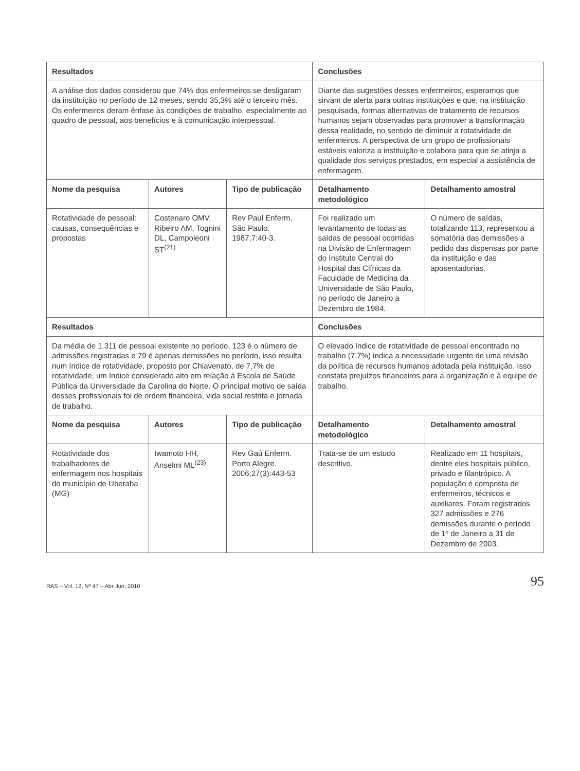| Resultados | | | Conclusões | |
| --- | --- | --- | --- | --- |
| A análise dos dados considerou que 74% dos enfermeiros se desligaram da instituição no período de 12 meses, sendo 35,3% até o terceiro mês. Os enfermeiros deram ênfase às condições de trabalho, especialmente ao quadro de pessoal, aos benefícios e à comunicação interpessoal. | | | Diante das sugestões desses enfermeiros, esperamos que sirvam de alerta para outras instituições e que, na instituição pesquisada, formas alternativas de tratamento de recursos humanos sejam observadas para promover a transformação dessa realidade, no sentido de diminuir a rotatividade de enfermeiros. A perspectiva de um grupo de profissionais estáveis valoriza a instituição e colabora para que se atinja a qualidade dos serviços prestados, em especial a assistência de enfermagem. | |
| Nome da pesquisa | Autores | Tipo de publicação | Detalhamento metodológico | Detalhamento amostral |
| Rotatividade de pessoal: causas, consequências e propostas | Costenaro OMV, Ribeiro AM, Tognini DL, Campoleoni ST<sup>(21)</sup> | Rev Paul Enferm. São Paulo. 1987;7:40-3. | Foi realizado um levantamento de todas as saídas de pessoal ocorridas na Divisão de Enfermagem do Instituto Central do Hospital das Clínicas da Faculdade de Medicina da Universidade de São Paulo, no período de Janeiro a Dezembro de 1984. | O número de saídas, totalizando 113, representou a somatória das demissões a pedido das dispensas por parte da instituição e das aposentadorias. |
| Resultados | | | Conclusões | |
| Da média de 1.311 de pessoal existente no período, 123 é o número de admissões registradas e 79 é apenas demissões no período, isso resulta num índice de rotatividade, proposto por Chiavenato, de 7,7% de rotatividade, um índice considerado alto em relação à Escola de Saúde Pública da Universidade da Carolina do Norte. O principal motivo de saída desses profissionais foi de ordem financeira, vida social restrita e jornada de trabalho. | | | O elevado índice de rotatividade de pessoal encontrado no trabalho (7,7%) indica a necessidade urgente de uma revisão da política de recursos humanos adotada pela instituição. Isso constata prejuízos financeiros para a organização e à equipe de trabalho. | |
| Nome da pesquisa | Autores | Tipo de publicação | Detalhamento metodológico | Detalhamento amostral |
| Rotatividade dos trabalhadores de enfermagem nos hospitais do município de Uberaba (MG) | Iwamoto HH, Anselmi ML<sup>(23)</sup> | Rev Gaú Enferm. Porto Alegre. 2006;27(3):443-53 | Trata-se de um estudo descritivo. | Realizado em 11 hospitais, dentre eles hospitais público, privado e filantrópico. A população é composta de enfermeiros, técnicos e auxiliares. Foram registrados 327 admissões e 276 demissões durante o período de 1º de Janeiro a 31 de Dezembro de 2003. |
RAS – Vol. 12, Nº 47 – Abr-Jun, 2010 95